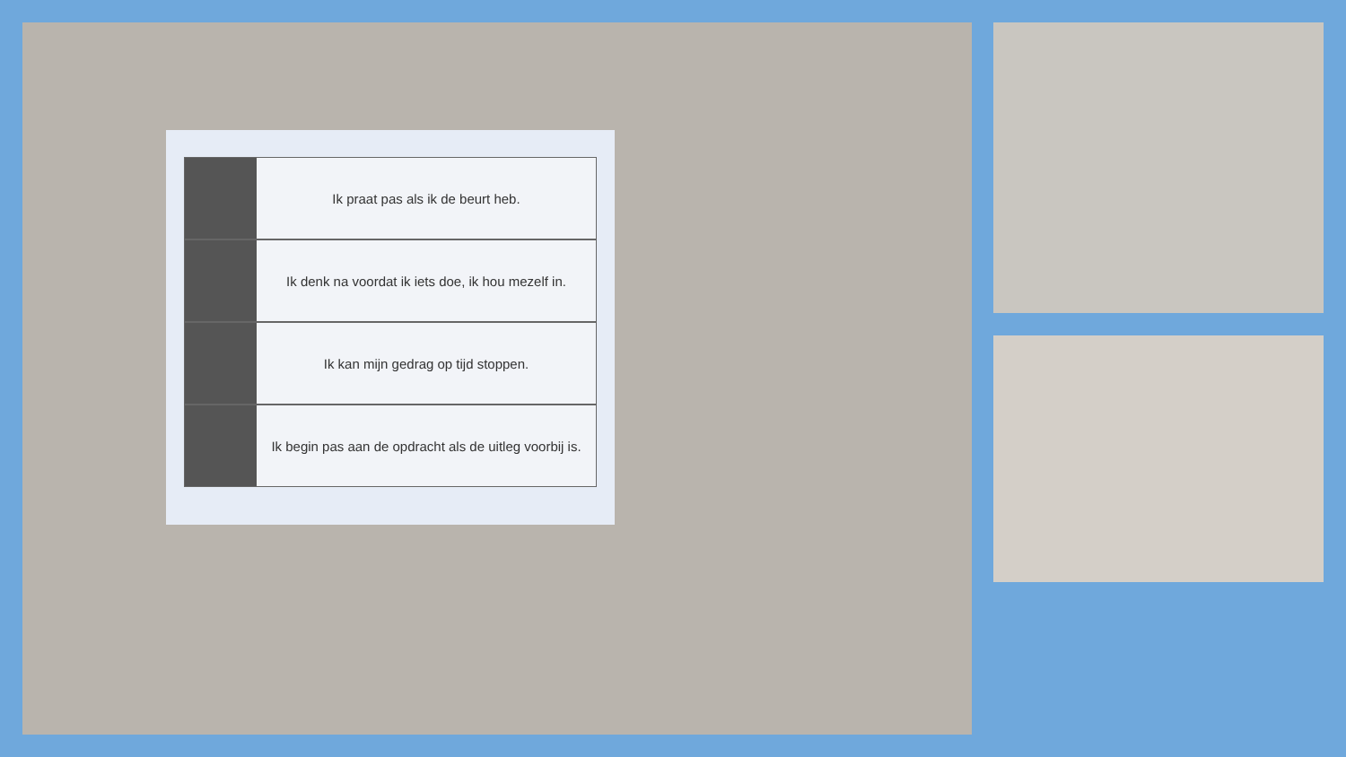Ik praat pas als ik de beurt heb.
Ik denk na voordat ik iets doe, ik hou mezelf in.
Ik kan mijn gedrag op tijd stoppen.
Ik begin pas aan de opdracht als de uitleg voorbij is.